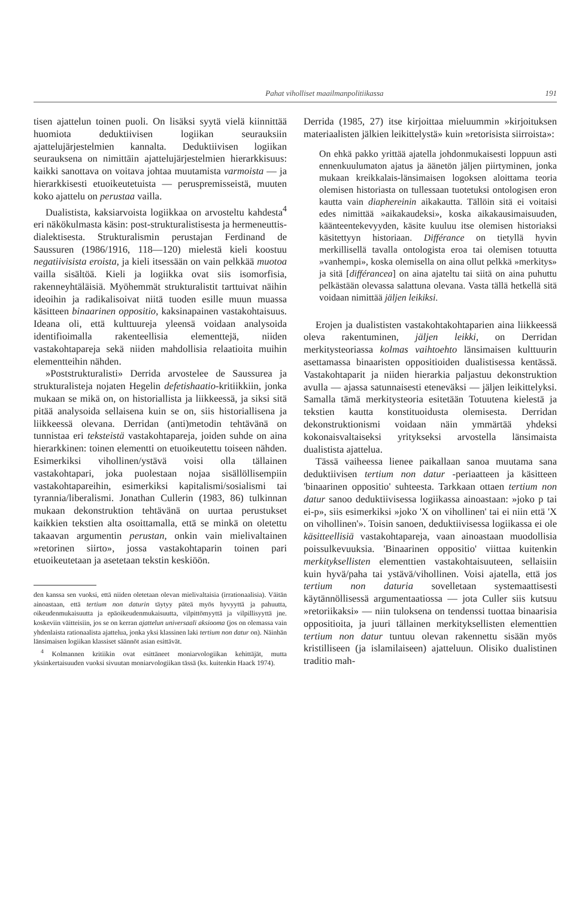Pahat viholliset maailmanpolitiikassa 191
tisen ajattelun toinen puoli. On lisäksi syytä vielä kiinnittää huomiota deduktiivisen logiikan seurauksiin ajattelujärjestelmien kannalta. Deduktiivisen logiikan seurauksena on nimittäin ajattelujärjestelmien hierarkkisuus: kaikki sanottava on voitava johtaa muutamista varmoista — ja hierarkkisesti etuoikeutetuista — peruspremisseistä, muuten koko ajattelu on perustaa vailla.
Dualistista, kaksiarvoista logiikkaa on arvosteltu kahdesta<sup>4</sup> eri näkökulmasta käsin: post-strukturalistisesta ja hermeneuttis-dialektisesta. Strukturalismin perustajan Ferdinand de Saussuren (1986/1916, 118—120) mielestä kieli koostuu negatiivisista eroista, ja kieli itsessään on vain pelkkää muotoa vailla sisältöä. Kieli ja logiikka ovat siis isomorfisia, rakenneyhtäläisiä. Myöhemmät strukturalistit tarttuivat näihin ideoihin ja radikalisoivat niitä tuoden esille muun muassa käsitteen binaarinen oppositio, kaksinapainen vastakohtaisuus. Ideana oli, että kulttuureja yleensä voidaan analysoida identifioimalla rakenteellisia elementtejä, niiden vastakohtapareja sekä niiden mahdollisia relaatioita muihin elementteihin nähden.
»Poststrukturalisti» Derrida arvostelee de Saussurea ja strukturalisteja nojaten Hegelin defetishaatio-kritiikkiin, jonka mukaan se mikä on, on historiallista ja liikkeessä, ja siksi sitä pitää analysoida sellaisena kuin se on, siis historiallisena ja liikkeessä olevana. Derridan (anti)metodin tehtävänä on tunnistaa eri teksteistä vastakohtapareja, joiden suhde on aina hierarkkinen: toinen elementti on etuoikeutettu toiseen nähden. Esimerkiksi vihollinen/ystävä voisi olla tällainen vastakohtapari, joka puolestaan nojaa sisällöllisempiin vastakohtapareihin, esimerkiksi kapitalismi/sosialismi tai tyrannia/liberalismi. Jonathan Cullerin (1983, 86) tulkinnan mukaan dekonstruktion tehtävänä on uurtaa perustukset kaikkien tekstien alta osoittamalla, että se minkä on oletettu takaavan argumentin perustan, onkin vain mielivaltainen »retorinen siirto», jossa vastakohtaparin toinen pari etuoikeutetaan ja asetetaan tekstin keskiöön.
den kanssa sen vuoksi, että niiden oletetaan olevan mielivaltaisia (irrationaalisia). Väitän ainoastaan, että tertium non daturin täytyy päteä myös hyvyyttä ja pahuutta, oikeudenmukaisuutta ja epäoikeudenmukaisuutta, vilpittömyyttä ja vilpillisyyttä jne. koskeviin väitteisiin, jos se on kerran ajattelun universaali aksiooma (jos on olemassa vain yhdenlaista rationaalista ajattelua, jonka yksi klassinen laki tertium non datur on). Näinhän länsimaisen logiikan klassiset säännöt asian esittävät.
<sup>4</sup> Kolmannen kritiikin ovat esittäneet moniarvologiikan kehittäjät, mutta yksinkertaisuuden vuoksi sivuutan moniarvologiikan tässä (ks. kuitenkin Haack 1974).
Derrida (1985, 27) itse kirjoittaa mieluummin »kirjoituksen materiaalisten jälkien leikittelystä» kuin »retorisista siirroista»:
On ehkä pakko yrittää ajatella johdonmukaisesti loppuun asti ennenkuulumaton ajatus ja äänetön jäljen piirtyminen, jonka mukaan kreikkalais-länsimaisen logoksen aloittama teoria olemisen historiasta on tullessaan tuotetuksi ontologisen eron kautta vain diaphereinin aikakautta. Tällöin sitä ei voitaisi edes nimittää »aikakaudeksi», koska aikakausimaisuuden, käänteentekevyyden, käsite kuuluu itse olemisen historiaksi käsitettyyn historiaan. Différance on tietyllä hyvin merkillisellä tavalla ontologista eroa tai olemisen totuutta »vanhempi», koska olemisella on aina ollut pelkkä »merkitys» ja sitä [différancea] on aina ajateltu tai siitä on aina puhuttu pelkästään olevassa salattuna olevana. Vasta tällä hetkellä sitä voidaan nimittää jäljen leikiksi.
Erojen ja dualististen vastakohtakohtaparien aina liikkeessä oleva rakentuminen, jäljen leikki, on Derridan merkitysteoriassa kolmas vaihtoehto länsimaisen kulttuurin asettamassa binaaristen oppositioiden dualistisessa kentässä. Vastakohtaparit ja niiden hierarkia paljastuu dekonstruktion avulla — ajassa satunnaisesti eteneväksi — jäljen leikittelyksi. Samalla tämä merkitysteoria esitetään Totuutena kielestä ja tekstien kautta konstituoidusta olemisesta. Derridan dekonstruktionismi voidaan näin ymmärtää yhdeksi kokonaisvaltaiseksi yritykseksi arvostella länsimaista dualistista ajattelua.
Tässä vaiheessa lienee paikallaan sanoa muutama sana deduktiivisen tertium non datur -periaatteen ja käsitteen 'binaarinen oppositio' suhteesta. Tarkkaan ottaen tertium non datur sanoo deduktiivisessa logiikassa ainoastaan: »joko p tai ei-p», siis esimerkiksi »joko 'X on vihollinen' tai ei niin että 'X on vihollinen'». Toisin sanoen, deduktiivisessa logiikassa ei ole käsitteellisiä vastakohtapareja, vaan ainoastaan muodollisia poissulkevuuksia. 'Binaarinen oppositio' viittaa kuitenkin merkityksellisten elementtien vastakohtaisuuteen, sellaisiin kuin hyvä/paha tai ystävä/vihollinen. Voisi ajatella, että jos tertium non daturia sovelletaan systemaattisesti käytännöllisessä argumentaatiossa — jota Culler siis kutsuu »retoriikaksi» — niin tuloksena on tendenssi tuottaa binaarisia oppositioita, ja juuri tällainen merkityksellisten elementtien tertium non datur tuntuu olevan rakennettu sisään myös kristilliseen (ja islamilaiseen) ajatteluun. Olisiko dualistinen traditio mah-